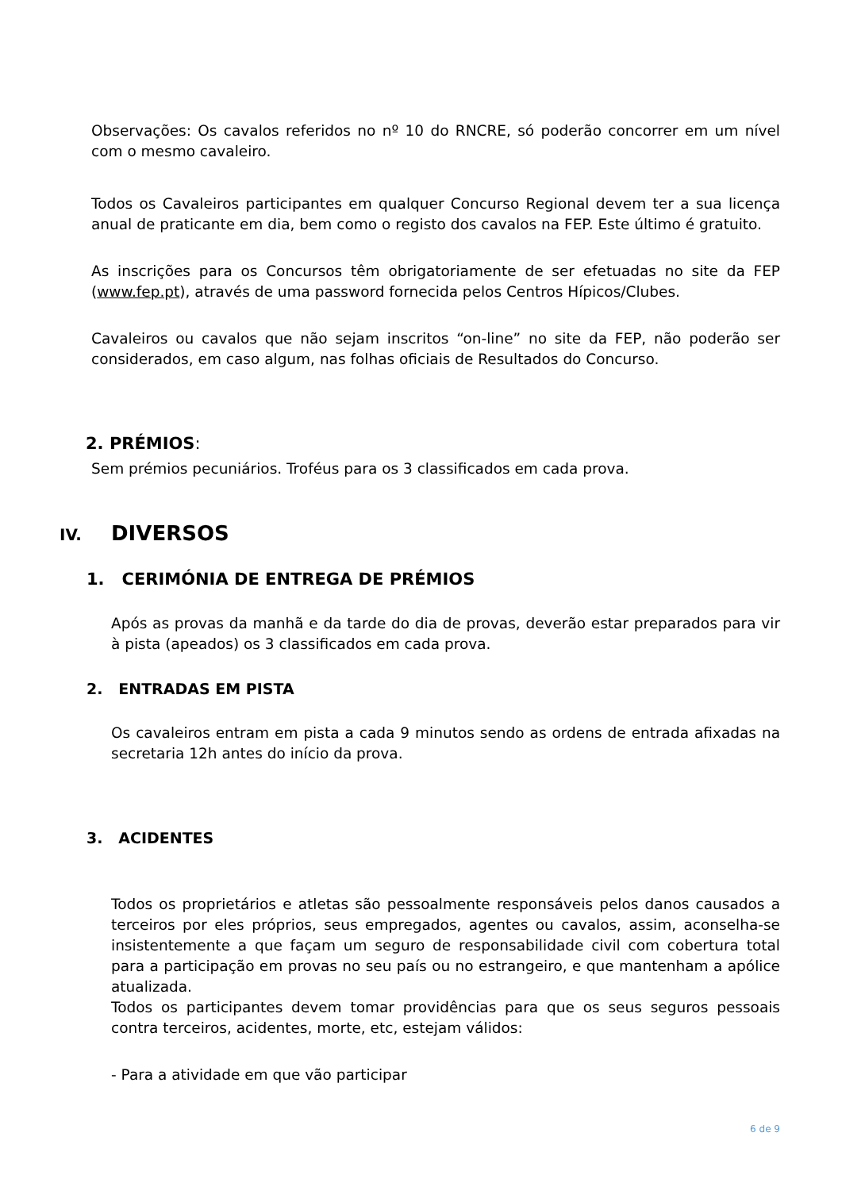Observações: Os cavalos referidos no nº 10 do RNCRE, só poderão concorrer em um nível com o mesmo cavaleiro.
Todos os Cavaleiros participantes em qualquer Concurso Regional devem ter a sua licença anual de praticante em dia, bem como o registo dos cavalos na FEP. Este último é gratuito.
As inscrições para os Concursos têm obrigatoriamente de ser efetuadas no site da FEP (www.fep.pt), através de uma password fornecida pelos Centros Hípicos/Clubes.
Cavaleiros ou cavalos que não sejam inscritos “on-line” no site da FEP, não poderão ser considerados, em caso algum, nas folhas oficiais de Resultados do Concurso.
2. PRÉMIOS:
Sem prémios pecuniários. Troféus para os 3 classificados em cada prova.
IV. DIVERSOS
1. CERIMÓNIA DE ENTREGA DE PRÉMIOS
Após as provas da manhã e da tarde do dia de provas, deverão estar preparados para vir à pista (apeados) os 3 classificados em cada prova.
2. ENTRADAS EM PISTA
Os cavaleiros entram em pista a cada 9 minutos sendo as ordens de entrada afixadas na secretaria 12h antes do início da prova.
3. ACIDENTES
Todos os proprietários e atletas são pessoalmente responsáveis pelos danos causados a terceiros por eles próprios, seus empregados, agentes ou cavalos, assim, aconselha-se insistentemente a que façam um seguro de responsabilidade civil com cobertura total para a participação em provas no seu país ou no estrangeiro, e que mantenham a apólice atualizada.
Todos os participantes devem tomar providências para que os seus seguros pessoais contra terceiros, acidentes, morte, etc, estejam válidos:
- Para a atividade em que vão participar
6 de 9